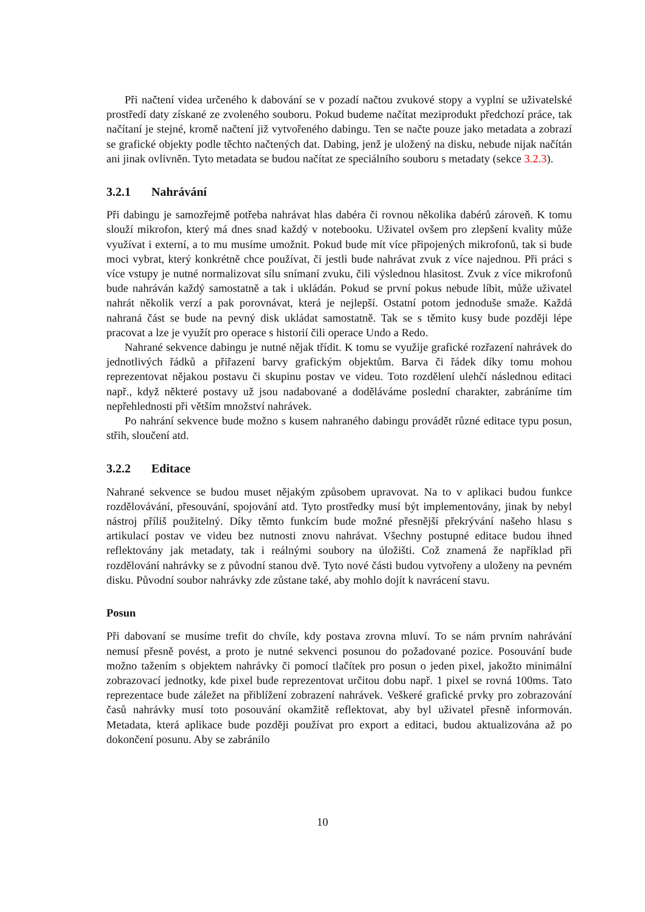Při načtení videa určeného k dabování se v pozadí načtou zvukové stopy a vyplní se uživatelské prostředí daty získané ze zvoleného souboru. Pokud budeme načítat meziprodukt předchozí práce, tak načítaní je stejné, kromě načtení již vytvořeného dabingu. Ten se načte pouze jako metadata a zobrazí se grafické objekty podle těchto načtených dat. Dabing, jenž je uložený na disku, nebude nijak načítán ani jinak ovlivněn. Tyto metadata se budou načítat ze speciálního souboru s metadaty (sekce 3.2.3).
3.2.1 Nahrávání
Při dabingu je samozřejmě potřeba nahrávat hlas dabéra či rovnou několika dabérů zároveň. K tomu slouží mikrofon, který má dnes snad každý v notebooku. Uživatel ovšem pro zlepšení kvality může využívat i externí, a to mu musíme umožnit. Pokud bude mít více připojených mikrofonů, tak si bude moci vybrat, který konkrétně chce používat, či jestli bude nahrávat zvuk z více najednou. Při práci s více vstupy je nutné normalizovat sílu snímaní zvuku, čili výslednou hlasitost. Zvuk z více mikrofonů bude nahráván každý samostatně a tak i ukládán. Pokud se první pokus nebude líbit, může uživatel nahrát několik verzí a pak porovnávat, která je nejlepší. Ostatní potom jednoduše smaže. Každá nahraná část se bude na pevný disk ukládat samostatně. Tak se s těmito kusy bude později lépe pracovat a lze je využít pro operace s historií čili operace Undo a Redo.
Nahrané sekvence dabingu je nutné nějak třídit. K tomu se využije grafické rozřazení nahrávek do jednotlivých řádků a přiřazení barvy grafickým objektům. Barva či řádek díky tomu mohou reprezentovat nějakou postavu či skupinu postav ve videu. Toto rozdělení ulehčí následnou editaci např., když některé postavy už jsou nadabované a doděláváme poslední charakter, zabráníme tím nepřehlednosti při větším množství nahrávek.
Po nahrání sekvence bude možno s kusem nahraného dabingu provádět různé editace typu posun, střih, sloučení atd.
3.2.2 Editace
Nahrané sekvence se budou muset nějakým způsobem upravovat. Na to v aplikaci budou funkce rozdělovávání, přesouvání, spojování atd. Tyto prostředky musí být implementovány, jinak by nebyl nástroj příliš použitelný. Díky těmto funkcím bude možné přesnější překrývání našeho hlasu s artikulací postav ve videu bez nutnosti znovu nahrávat. Všechny postupné editace budou ihned reflektovány jak metadaty, tak i reálnými soubory na úložišti. Což znamená že například při rozdělování nahrávky se z původní stanou dvě. Tyto nové části budou vytvořeny a uloženy na pevném disku. Původní soubor nahrávky zde zůstane také, aby mohlo dojít k navrácení stavu.
Posun
Při dabovaní se musíme trefit do chvíle, kdy postava zrovna mluví. To se nám prvním nahrávání nemusí přesně povést, a proto je nutné sekvenci posunou do požadované pozice. Posouvání bude možno tažením s objektem nahrávky či pomocí tlačítek pro posun o jeden pixel, jakožto minimální zobrazovací jednotky, kde pixel bude reprezentovat určitou dobu např. 1 pixel se rovná 100ms. Tato reprezentace bude záležet na přiblížení zobrazení nahrávek. Veškeré grafické prvky pro zobrazování časů nahrávky musí toto posouvání okamžitě reflektovat, aby byl uživatel přesně informován. Metadata, která aplikace bude později používat pro export a editaci, budou aktualizována až po dokončení posunu. Aby se zabránilo
10